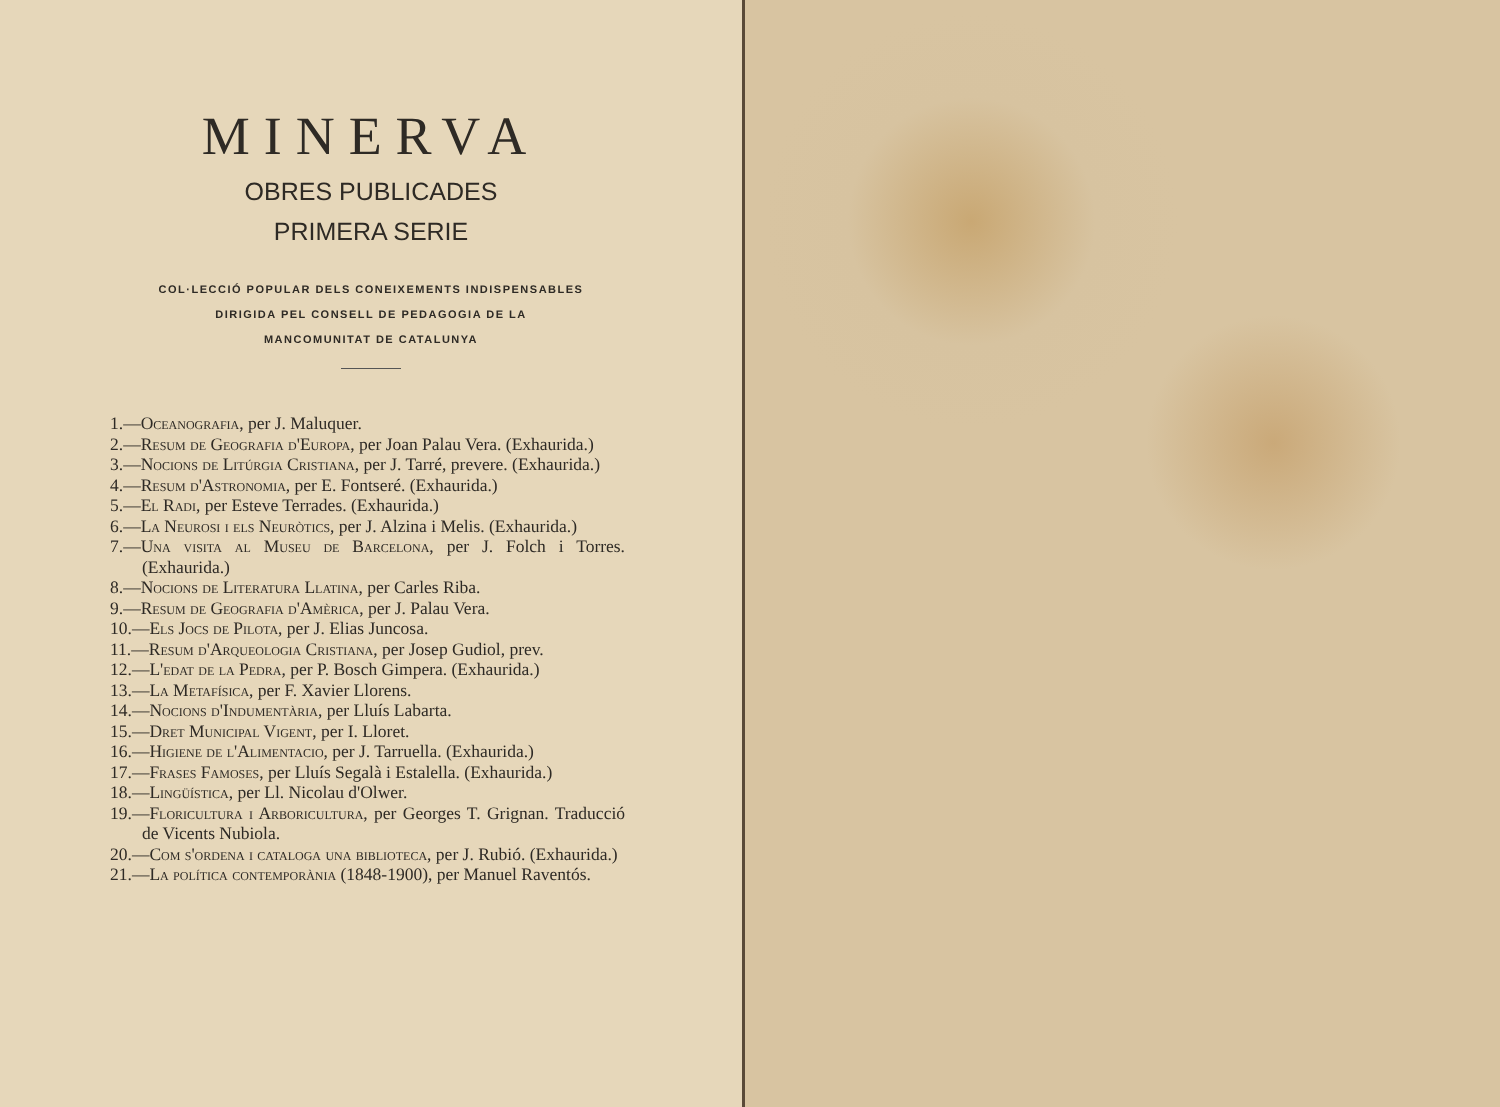MINERVA
OBRES PUBLICADES
PRIMERA SERIE
COL·LECCIÓ POPULAR DELS CONEIXEMENTS INDISPENSABLES
DIRIGIDA PEL CONSELL DE PEDAGOGIA DE LA
MANCOMUNITAT DE CATALUNYA
1.—Oceanografia, per J. Maluquer.
2.—Resum de Geografia d'Europa, per Joan Palau Vera. (Exhaurida.)
3.—Nocions de Litúrgia Cristiana, per J. Tarré, prevere. (Exhaurida.)
4.—Resum d'Astronomia, per E. Fontseré. (Exhaurida.)
5.—El Radi, per Esteve Terrades. (Exhaurida.)
6.—La Neurosi i els Neuròtics, per J. Alzina i Melis. (Exhaurida.)
7.—Una visita al Museu de Barcelona, per J. Folch i Torres. (Exhaurida.)
8.—Nocions de Literatura Llatina, per Carles Riba.
9.—Resum de Geografia d'Amèrica, per J. Palau Vera.
10.—Els Jocs de Pilota, per J. Elias Juncosa.
11.—Resum d'Arqueologia Cristiana, per Josep Gudiol, prev.
12.—L'edat de la Pedra, per P. Bosch Gimpera. (Exhaurida.)
13.—La Metafísica, per F. Xavier Llorens.
14.—Nocions d'Indumentària, per Lluís Labarta.
15.—Dret Municipal Vigent, per I. Lloret.
16.—Higiene de l'Alimentacio, per J. Tarruella. (Exhaurida.)
17.—Frases Famoses, per Lluís Segalà i Estalella. (Exhaurida.)
18.—Lingüística, per Ll. Nicolau d'Olwer.
19.—Floricultura i Arboricultura, per Georges T. Grignan. Traducció de Vicents Nubiola.
20.—Com s'ordena i cataloga una biblioteca, per J. Rubió. (Exhaurida.)
21.—La política contemporània (1848-1900), per Manuel Raventós.